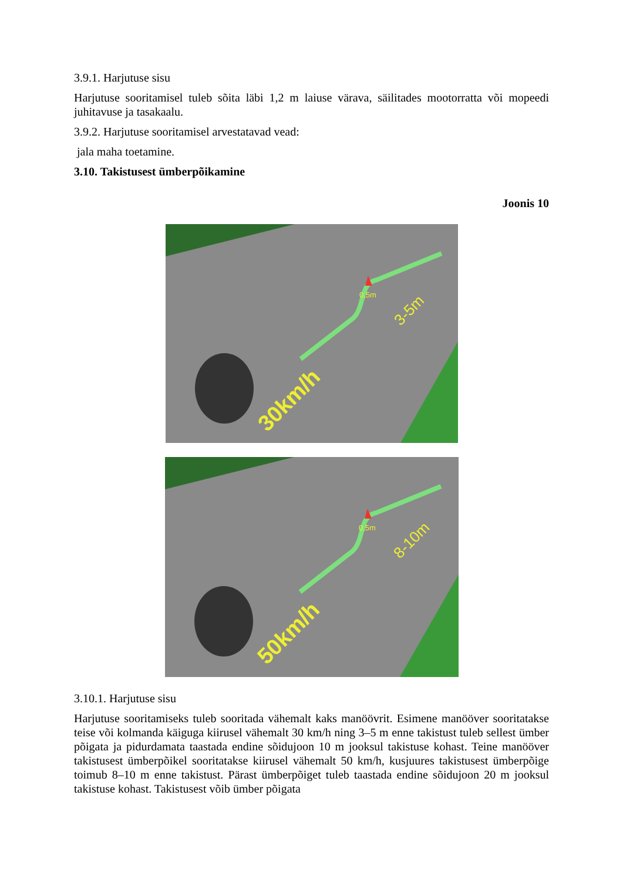3.9.1. Harjutuse sisu
Harjutuse sooritamisel tuleb sõita läbi 1,2 m laiuse värava, säilitades mootorratta või mopeedi juhitavuse ja tasakaalu.
3.9.2. Harjutuse sooritamisel arvestatavad vead:
jala maha toetamine.
3.10. Takistusest ümberpõikamine
Joonis 10
0,5m
3-5m
30km/h
0,5m
8-10m
50km/h
3.10.1. Harjutuse sisu
Harjutuse sooritamiseks tuleb sooritada vähemalt kaks manöövrit. Esimene manööver sooritatakse teise või kolmanda käiguga kiirusel vähemalt 30 km/h ning 3–5 m enne takistust tuleb sellest ümber põigata ja pidurdamata taastada endine sõidujoon 10 m jooksul takistuse kohast. Teine manööver takistusest ümberpõikel sooritatakse kiirusel vähemalt 50 km/h, kusjuures takistusest ümberpõige toimub 8–10 m enne takistust. Pärast ümberpõiget tuleb taastada endine sõidujoon 20 m jooksul takistuse kohast. Takistusest võib ümber põigata